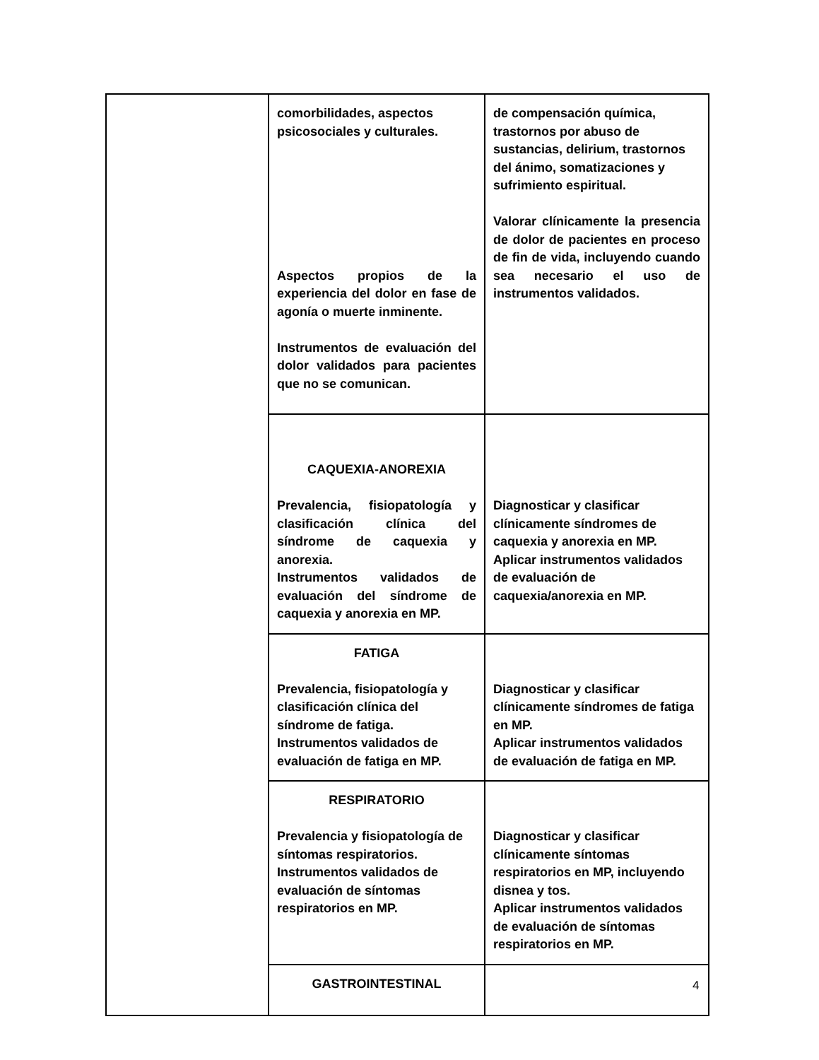| | comorbilidades, aspectos psicosociales y culturales. Aspectos propios de la experiencia del dolor en fase de agonía o muerte inminente. Instrumentos de evaluación del dolor validados para pacientes que no se comunican. | de compensación química, trastornos por abuso de sustancias, delirium, trastornos del ánimo, somatizaciones y sufrimiento espiritual. Valorar clínicamente la presencia de dolor de pacientes en proceso de fin de vida, incluyendo cuando sea necesario el uso de instrumentos validados. |
| | CAQUEXIA-ANOREXIA Prevalencia, fisiopatología y clasificación clínica del síndrome de caquexia y anorexia. Instrumentos validados de evaluación del síndrome de caquexia y anorexia en MP. | Diagnosticar y clasificar clínicamente síndromes de caquexia y anorexia en MP. Aplicar instrumentos validados de evaluación de caquexia/anorexia en MP. |
| | FATIGA Prevalencia, fisiopatología y clasificación clínica del síndrome de fatiga. Instrumentos validados de evaluación de fatiga en MP. | Diagnosticar y clasificar clínicamente síndromes de fatiga en MP. Aplicar instrumentos validados de evaluación de fatiga en MP. |
| | RESPIRATORIO Prevalencia y fisiopatología de síntomas respiratorios. Instrumentos validados de evaluación de síntomas respiratorios en MP. | Diagnosticar y clasificar clínicamente síntomas respiratorios en MP, incluyendo disnea y tos. Aplicar instrumentos validados de evaluación de síntomas respiratorios en MP. |
| | GASTROINTESTINAL | |
4